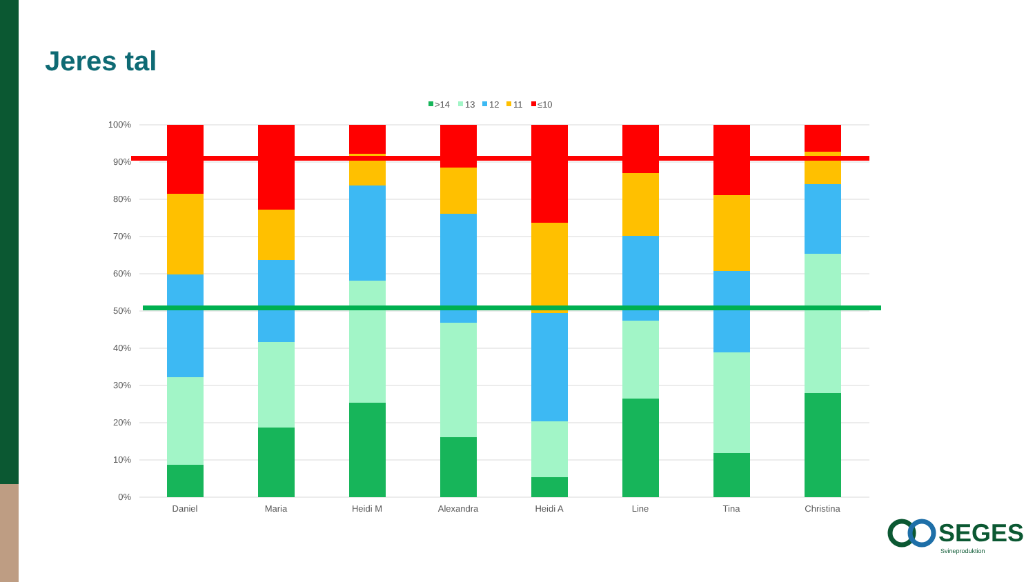Jeres tal
100%
90%
80%
70%
60%
50%
40%
30%
20%
10%
0%
Daniel
Maria
Heidi M
Alexandra
Heidi A
Line
Tina
Christina
>14
13
12
11
≤10
SEGES
Svineproduktion